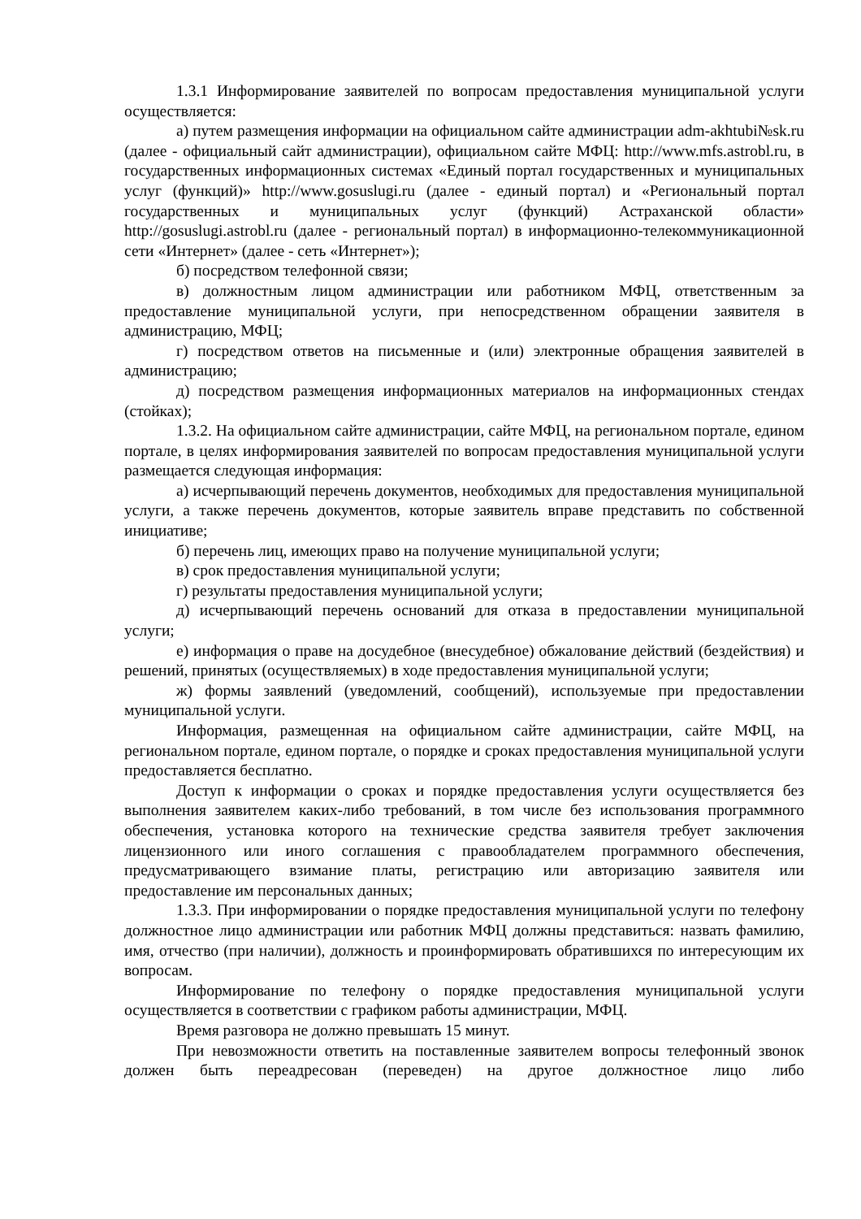1.3.1 Информирование заявителей по вопросам предоставления муниципальной услуги осуществляется:
а) путем размещения информации на официальном сайте администрации adm-akhtubi№sk.ru (далее - официальный сайт администрации), официальном сайте МФЦ: http://www.mfs.astrobl.ru, в государственных информационных системах «Единый портал государственных и муниципальных услуг (функций)» http://www.gosuslugi.ru (далее - единый портал) и «Региональный портал государственных и муниципальных услуг (функций) Астраханской области» http://gosuslugi.astrobl.ru (далее - региональный портал) в информационно-телекоммуникационной сети «Интернет» (далее - сеть «Интернет»);
б) посредством телефонной связи;
в) должностным лицом администрации или работником МФЦ, ответственным за предоставление муниципальной услуги, при непосредственном обращении заявителя в администрацию, МФЦ;
г) посредством ответов на письменные и (или) электронные обращения заявителей в администрацию;
д) посредством размещения информационных материалов на информационных стендах (стойках);
1.3.2. На официальном сайте администрации, сайте МФЦ, на региональном портале, едином портале, в целях информирования заявителей по вопросам предоставления муниципальной услуги размещается следующая информация:
а) исчерпывающий перечень документов, необходимых для предоставления муниципальной услуги, а также перечень документов, которые заявитель вправе представить по собственной инициативе;
б) перечень лиц, имеющих право на получение муниципальной услуги;
в) срок предоставления муниципальной услуги;
г) результаты предоставления муниципальной услуги;
д) исчерпывающий перечень оснований для отказа в предоставлении муниципальной услуги;
е) информация о праве на досудебное (внесудебное) обжалование действий (бездействия) и решений, принятых (осуществляемых) в ходе предоставления муниципальной услуги;
ж) формы заявлений (уведомлений, сообщений), используемые при предоставлении муниципальной услуги.
Информация, размещенная на официальном сайте администрации, сайте МФЦ, на региональном портале, едином портале, о порядке и сроках предоставления муниципальной услуги предоставляется бесплатно.
Доступ к информации о сроках и порядке предоставления услуги осуществляется без выполнения заявителем каких-либо требований, в том числе без использования программного обеспечения, установка которого на технические средства заявителя требует заключения лицензионного или иного соглашения с правообладателем программного обеспечения, предусматривающего взимание платы, регистрацию или авторизацию заявителя или предоставление им персональных данных;
1.3.3. При информировании о порядке предоставления муниципальной услуги по телефону должностное лицо администрации или работник МФЦ должны представиться: назвать фамилию, имя, отчество (при наличии), должность и проинформировать обратившихся по интересующим их вопросам.
Информирование по телефону о порядке предоставления муниципальной услуги осуществляется в соответствии с графиком работы администрации, МФЦ.
Время разговора не должно превышать 15 минут.
При невозможности ответить на поставленные заявителем вопросы телефонный звонок должен быть переадресован (переведен) на другое должностное лицо либо